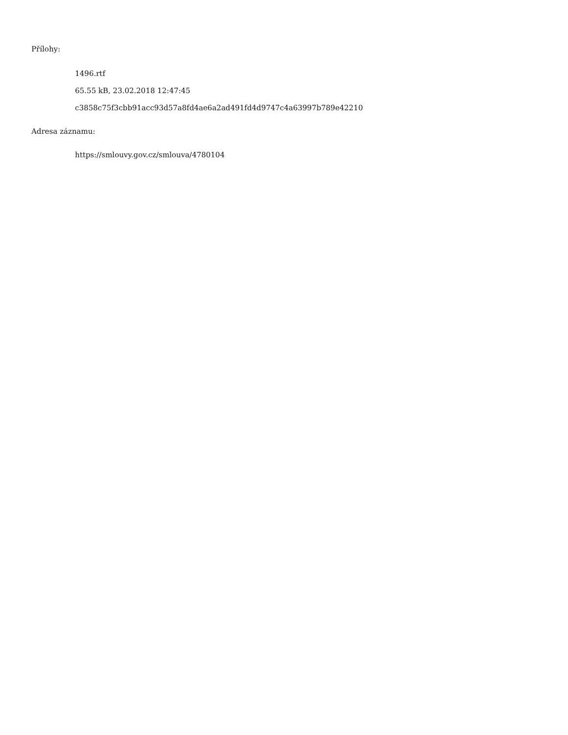Přílohy:
1496.rtf
65.55 kB, 23.02.2018 12:47:45
c3858c75f3cbb91acc93d57a8fd4ae6a2ad491fd4d9747c4a63997b789e42210
Adresa záznamu:
https://smlouvy.gov.cz/smlouva/4780104